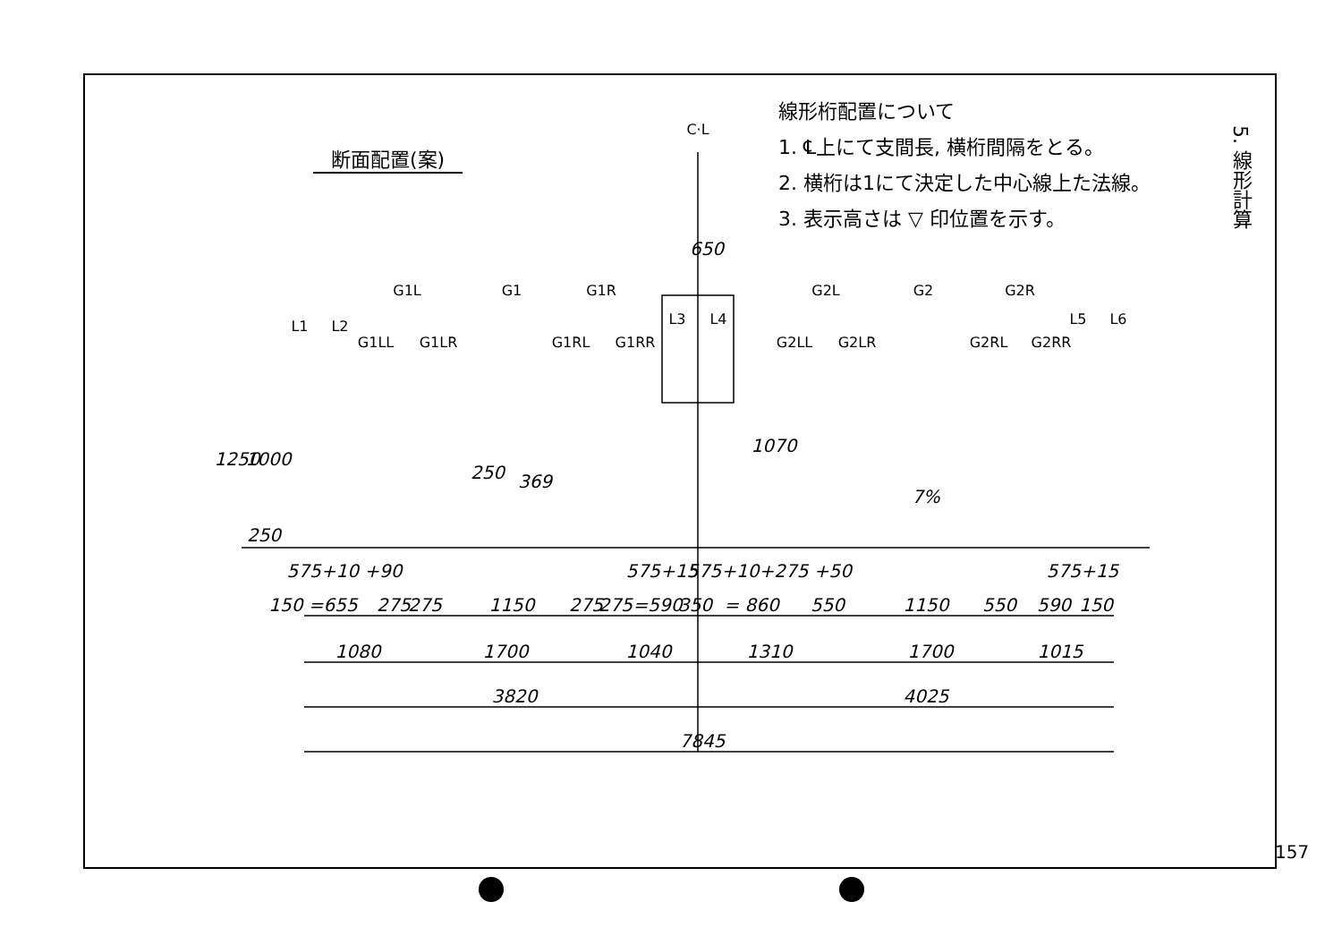断面配置(案)
線形桁配置について
1. ℄上にて支間長, 横桁間隔をとる。
2. 横桁は1にて決定した中心線上た法線。
3. 表示高さは ▽ 印位置を示す。
5. 線形計算
157
C·L
L1
L2
G1LL
G1L
G1LR
G1
G1RL
G1R
G1RR
L3
L4
G2LL
G2L
G2LR
G2
G2RL
G2R
G2RR
L5
L6
650
1250
1000
250
250
369
1070
7%
575+10 +90
575+15
575+10+275 +50
575+15
150 =655
275
275
1150
275
275
=590
350
= 860
550
1150
550
590
150
1080
1700
1040
1310
1700
1015
3820
4025
7845